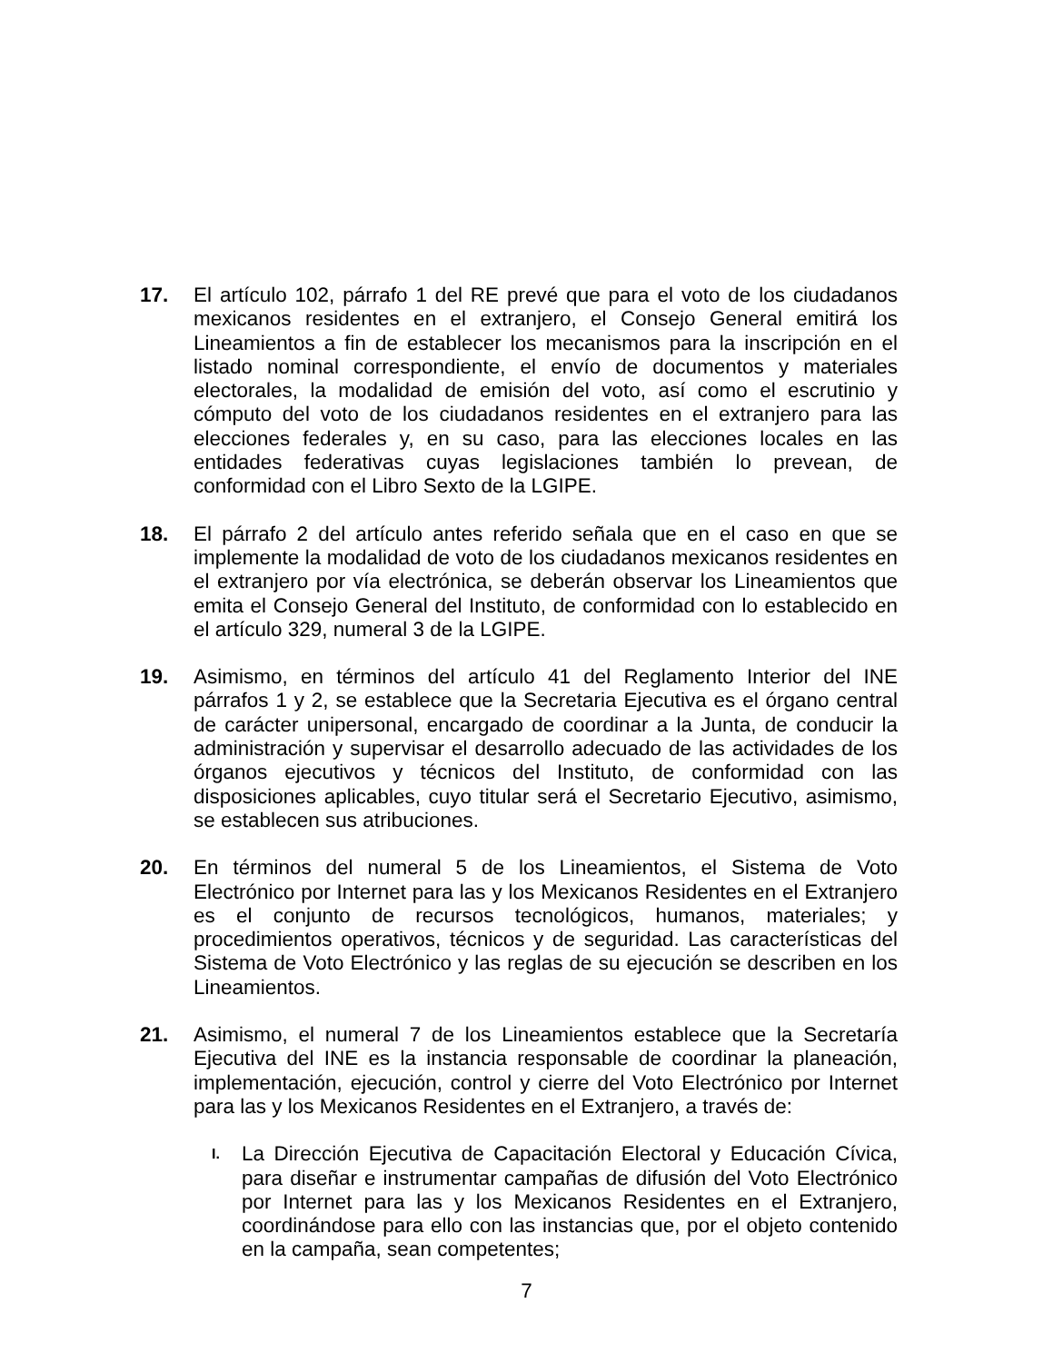17. El artículo 102, párrafo 1 del RE prevé que para el voto de los ciudadanos mexicanos residentes en el extranjero, el Consejo General emitirá los Lineamientos a fin de establecer los mecanismos para la inscripción en el listado nominal correspondiente, el envío de documentos y materiales electorales, la modalidad de emisión del voto, así como el escrutinio y cómputo del voto de los ciudadanos residentes en el extranjero para las elecciones federales y, en su caso, para las elecciones locales en las entidades federativas cuyas legislaciones también lo prevean, de conformidad con el Libro Sexto de la LGIPE.
18. El párrafo 2 del artículo antes referido señala que en el caso en que se implemente la modalidad de voto de los ciudadanos mexicanos residentes en el extranjero por vía electrónica, se deberán observar los Lineamientos que emita el Consejo General del Instituto, de conformidad con lo establecido en el artículo 329, numeral 3 de la LGIPE.
19. Asimismo, en términos del artículo 41 del Reglamento Interior del INE párrafos 1 y 2, se establece que la Secretaria Ejecutiva es el órgano central de carácter unipersonal, encargado de coordinar a la Junta, de conducir la administración y supervisar el desarrollo adecuado de las actividades de los órganos ejecutivos y técnicos del Instituto, de conformidad con las disposiciones aplicables, cuyo titular será el Secretario Ejecutivo, asimismo, se establecen sus atribuciones.
20. En términos del numeral 5 de los Lineamientos, el Sistema de Voto Electrónico por Internet para las y los Mexicanos Residentes en el Extranjero es el conjunto de recursos tecnológicos, humanos, materiales; y procedimientos operativos, técnicos y de seguridad. Las características del Sistema de Voto Electrónico y las reglas de su ejecución se describen en los Lineamientos.
21. Asimismo, el numeral 7 de los Lineamientos establece que la Secretaría Ejecutiva del INE es la instancia responsable de coordinar la planeación, implementación, ejecución, control y cierre del Voto Electrónico por Internet para las y los Mexicanos Residentes en el Extranjero, a través de:
I.
La Dirección Ejecutiva de Capacitación Electoral y Educación Cívica, para diseñar e instrumentar campañas de difusión del Voto Electrónico por Internet para las y los Mexicanos Residentes en el Extranjero, coordinándose para ello con las instancias que, por el objeto contenido en la campaña, sean competentes;
7